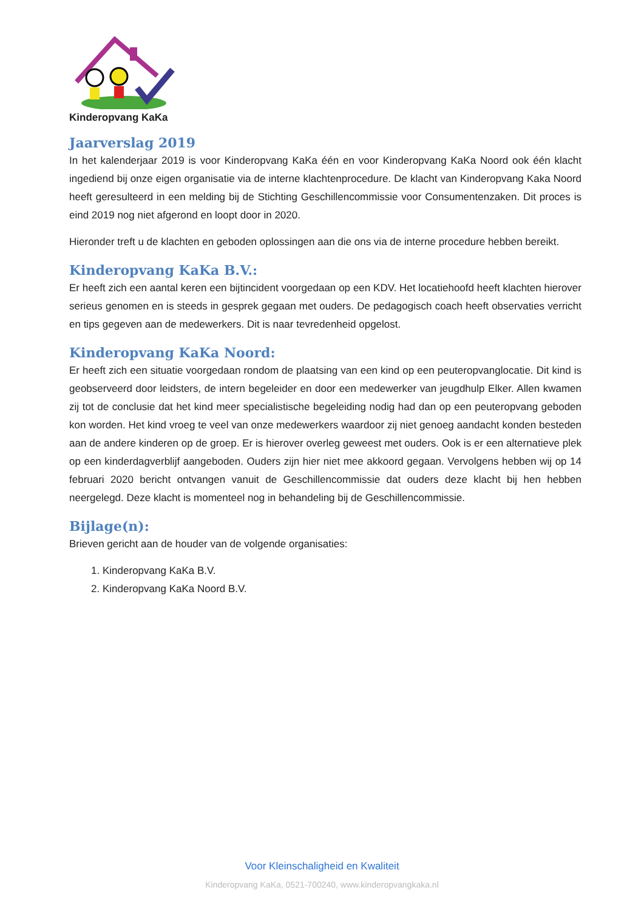Kinderopvang KaKa
Jaarverslag 2019
In het kalenderjaar 2019 is voor Kinderopvang KaKa één en voor Kinderopvang KaKa Noord ook één klacht ingediend bij onze eigen organisatie via de interne klachtenprocedure. De klacht van Kinderopvang Kaka Noord heeft geresulteerd in een melding bij de Stichting Geschillencommissie voor Consumentenzaken. Dit proces is eind 2019 nog niet afgerond en loopt door in 2020.
Hieronder treft u de klachten en geboden oplossingen aan die ons via de interne procedure hebben bereikt.
Kinderopvang KaKa B.V.:
Er heeft zich een aantal keren een bijtincident voorgedaan op een KDV. Het locatiehoofd heeft klachten hierover serieus genomen en is steeds in gesprek gegaan met ouders. De pedagogisch coach heeft observaties verricht en tips gegeven aan de medewerkers. Dit is naar tevredenheid opgelost.
Kinderopvang KaKa Noord:
Er heeft zich een situatie voorgedaan rondom de plaatsing van een kind op een peuteropvanglocatie. Dit kind is geobserveerd door leidsters, de intern begeleider en door een medewerker van jeugdhulp Elker. Allen kwamen zij tot de conclusie dat het kind meer specialistische begeleiding nodig had dan op een peuteropvang geboden kon worden. Het kind vroeg te veel van onze medewerkers waardoor zij niet genoeg aandacht konden besteden aan de andere kinderen op de groep. Er is hierover overleg geweest met ouders. Ook is er een alternatieve plek op een kinderdagverblijf aangeboden. Ouders zijn hier niet mee akkoord gegaan. Vervolgens hebben wij op 14 februari 2020 bericht ontvangen vanuit de Geschillencommissie dat ouders deze klacht bij hen hebben neergelegd. Deze klacht is momenteel nog in behandeling bij de Geschillencommissie.
Bijlage(n):
Brieven gericht aan de houder van de volgende organisaties:
1. Kinderopvang KaKa B.V.
2. Kinderopvang KaKa Noord B.V.
Voor Kleinschaligheid en Kwaliteit
Kinderopvang KaKa, 0521-700240, www.kinderopvangkaka.nl